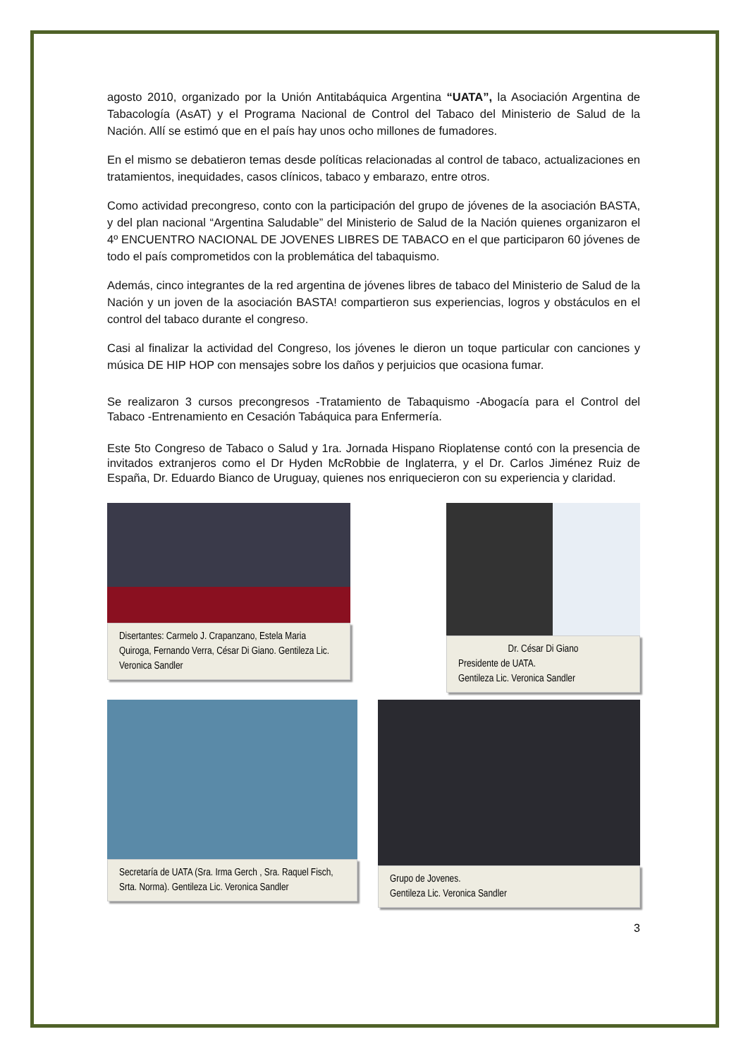agosto 2010, organizado por la Unión Antitabáquica Argentina “UATA”, la Asociación Argentina de Tabacología (AsAT) y el Programa Nacional de Control del Tabaco del Ministerio de Salud de la Nación. Allí se estimó que en el país hay unos ocho millones de fumadores.
En el mismo se debatieron temas desde políticas relacionadas al control de tabaco, actualizaciones en tratamientos, inequidades, casos clínicos, tabaco y embarazo, entre otros.
Como actividad precongreso, conto con la participación del grupo de jóvenes de la asociación BASTA, y del plan nacional “Argentina Saludable” del Ministerio de Salud de la Nación quienes organizaron el 4º ENCUENTRO NACIONAL DE JOVENES LIBRES DE TABACO en el que participaron 60 jóvenes de todo el país comprometidos con la problemática del tabaquismo.
Además, cinco integrantes de la red argentina de jóvenes libres de tabaco del Ministerio de Salud de la Nación y un joven de la asociación BASTA! compartieron sus experiencias, logros y obstáculos en el control del tabaco durante el congreso.
Casi al finalizar la actividad del Congreso, los jóvenes le dieron un toque particular con canciones y música DE HIP HOP con mensajes sobre los daños y perjuicios que ocasiona fumar.
Se realizaron 3 cursos precongresos -Tratamiento de Tabaquismo -Abogacía para el Control del Tabaco -Entrenamiento en Cesación Tabáquica para Enfermería.
Este 5to Congreso de Tabaco o Salud y 1ra. Jornada Hispano Rioplatense contó con la presencia de invitados extranjeros como el Dr Hyden McRobbie de Inglaterra, y el Dr. Carlos Jiménez Ruiz de España, Dr. Eduardo Bianco de Uruguay, quienes nos enriquecieron con su experiencia y claridad.
Disertantes: Carmelo J. Crapanzano, Estela Maria Quiroga, Fernando Verra, César Di Giano. Gentileza Lic. Veronica Sandler
Dr. César Di Giano
Presidente de UATA.
Gentileza Lic. Veronica Sandler
Secretaría de UATA (Sra. Irma Gerch , Sra. Raquel Fisch, Srta. Norma). Gentileza Lic. Veronica Sandler
Grupo de Jovenes.
Gentileza Lic. Veronica Sandler
3